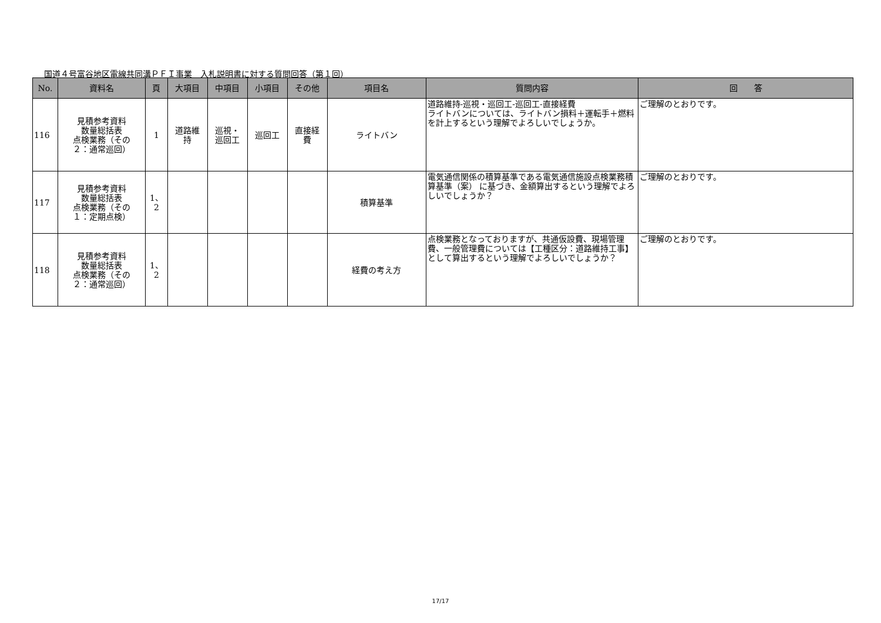国道４号富谷地区電線共同溝ＰＦＩ事業　入札説明書に対する質問回答（第１回）
| No. | 資料名 | 頁 | 大項目 | 中項目 | 小項目 | その他 | 項目名 | 質問内容 | 回 答 |
| --- | --- | --- | --- | --- | --- | --- | --- | --- | --- |
| 116 | 見積参考資料 数量総括表 点検業務（その ２：通常巡回） | 1 | 道路維 持 | 巡視・ 巡回工 | 巡回工 | 直接経 費 | ライトバン | 道路維持-巡視・巡回工-巡回工-直接経費 ライトバンについては、ライトバン損料＋運転手＋燃料を計上するという理解でよろしいでしょうか。 | ご理解のとおりです。 |
| 117 | 見積参考資料 数量総括表 点検業務（その １：定期点検） | 1、 2 | | | | | 積算基準 | 電気通信関係の積算基準である電気通信施設点検業務積算基準（案） に基づき、金額算出するという理解でよろしいでしょうか？ | ご理解のとおりです。 |
| 118 | 見積参考資料 数量総括表 点検業務（その ２：通常巡回） | 1、 2 | | | | | 経費の考え方 | 点検業務となっておりますが、共通仮設費、現場管理費、一般管理費については【工種区分：道路維持工事】として算出するという理解でよろしいでしょうか？ | ご理解のとおりです。 |
17/17